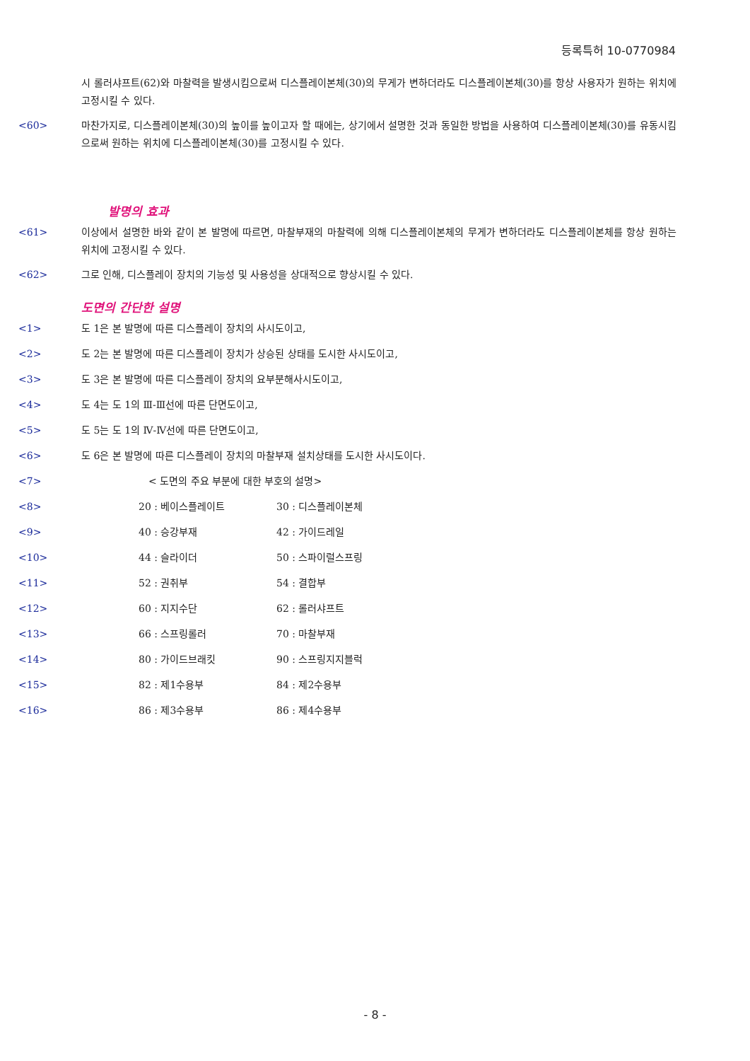등록특허 10-0770984
시 롤러샤프트(62)와 마찰력을 발생시킴으로써 디스플레이본체(30)의 무게가 변하더라도 디스플레이본체(30)를 항상 사용자가 원하는 위치에 고정시킬 수 있다.
<60> 마찬가지로, 디스플레이본체(30)의 높이를 높이고자 할 때에는, 상기에서 설명한 것과 동일한 방법을 사용하여 디스플레이본체(30)를 유동시킴으로써 원하는 위치에 디스플레이본체(30)를 고정시킬 수 있다.
발명의 효과
<61> 이상에서 설명한 바와 같이 본 발명에 따르면, 마찰부재의 마찰력에 의해 디스플레이본체의 무게가 변하더라도 디스플레이본체를 항상 원하는 위치에 고정시킬 수 있다.
<62> 그로 인해, 디스플레이 장치의 기능성 및 사용성을 상대적으로 향상시킬 수 있다.
도면의 간단한 설명
<1> 도 1은 본 발명에 따른 디스플레이 장치의 사시도이고,
<2> 도 2는 본 발명에 따른 디스플레이 장치가 상승된 상태를 도시한 사시도이고,
<3> 도 3은 본 발명에 따른 디스플레이 장치의 요부분해사시도이고,
<4> 도 4는 도 1의 Ⅲ-Ⅲ선에 따른 단면도이고,
<5> 도 5는 도 1의 Ⅳ-Ⅳ선에 따른 단면도이고,
<6> 도 6은 본 발명에 따른 디스플레이 장치의 마찰부재 설치상태를 도시한 사시도이다.
<7> < 도면의 주요 부분에 대한 부호의 설명>
<8> 20 : 베이스플레이트 30 : 디스플레이본체
<9> 40 : 승강부재 42 : 가이드레일
<10> 44 : 슬라이더 50 : 스파이럴스프링
<11> 52 : 권취부 54 : 결합부
<12> 60 : 지지수단 62 : 롤러샤프트
<13> 66 : 스프링롤러 70 : 마찰부재
<14> 80 : 가이드브래킷 90 : 스프링지지블럭
<15> 82 : 제1수용부 84 : 제2수용부
<16> 86 : 제3수용부 86 : 제4수용부
- 8 -